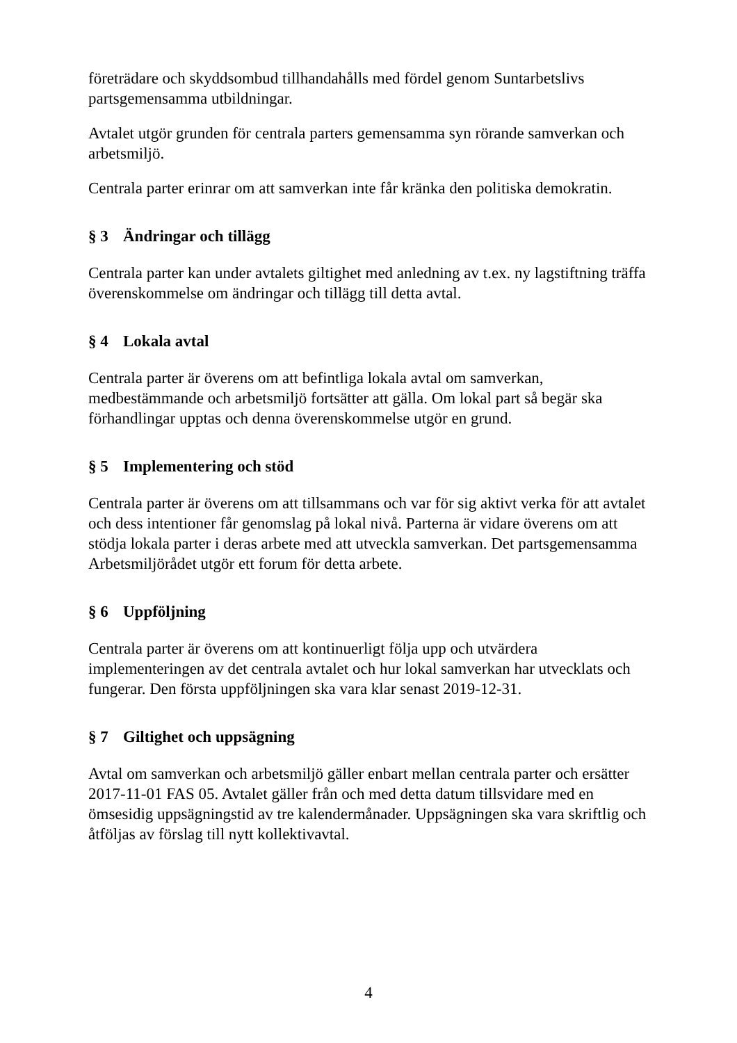företrädare och skyddsombud tillhandahålls med fördel genom Suntarbetslivs partsgemensamma utbildningar.
Avtalet utgör grunden för centrala parters gemensamma syn rörande samverkan och arbetsmiljö.
Centrala parter erinrar om att samverkan inte får kränka den politiska demokratin.
§ 3 Ändringar och tillägg
Centrala parter kan under avtalets giltighet med anledning av t.ex. ny lagstiftning träffa överenskommelse om ändringar och tillägg till detta avtal.
§ 4 Lokala avtal
Centrala parter är överens om att befintliga lokala avtal om samverkan, medbestämmande och arbetsmiljö fortsätter att gälla. Om lokal part så begär ska förhandlingar upptas och denna överenskommelse utgör en grund.
§ 5 Implementering och stöd
Centrala parter är överens om att tillsammans och var för sig aktivt verka för att avtalet och dess intentioner får genomslag på lokal nivå. Parterna är vidare överens om att stödja lokala parter i deras arbete med att utveckla samverkan. Det partsgemensamma Arbetsmiljörådet utgör ett forum för detta arbete.
§ 6 Uppföljning
Centrala parter är överens om att kontinuerligt följa upp och utvärdera implementeringen av det centrala avtalet och hur lokal samverkan har utvecklats och fungerar. Den första uppföljningen ska vara klar senast 2019-12-31.
§ 7 Giltighet och uppsägning
Avtal om samverkan och arbetsmiljö gäller enbart mellan centrala parter och ersätter 2017-11-01 FAS 05. Avtalet gäller från och med detta datum tillsvidare med en ömsesidig uppsägningstid av tre kalendermånader. Uppsägningen ska vara skriftlig och åtföljas av förslag till nytt kollektivavtal.
4